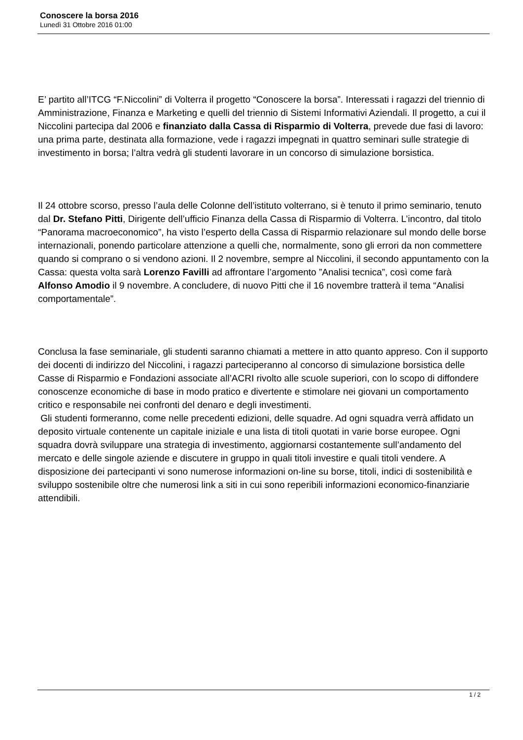Conoscere la borsa 2016
Lunedì 31 Ottobre 2016 01:00
E’ partito all’ITCG “F.Niccolini” di Volterra il progetto “Conoscere la borsa”. Interessati i ragazzi del triennio di Amministrazione, Finanza e Marketing e quelli del triennio di Sistemi Informativi Aziendali. Il progetto, a cui il Niccolini partecipa dal 2006 e finanziato dalla Cassa di Risparmio di Volterra, prevede due fasi di lavoro: una prima parte, destinata alla formazione, vede i ragazzi impegnati in quattro seminari sulle strategie di investimento in borsa; l’altra vedrà gli studenti lavorare in un concorso di simulazione borsistica.
Il 24 ottobre scorso, presso l’aula delle Colonne dell’istituto volterrano, si è tenuto il primo seminario, tenuto dal Dr. Stefano Pitti, Dirigente dell’ufficio Finanza della Cassa di Risparmio di Volterra. L’incontro, dal titolo “Panorama macroeconomico”, ha visto l’esperto della Cassa di Risparmio relazionare sul mondo delle borse internazionali, ponendo particolare attenzione a quelli che, normalmente, sono gli errori da non commettere quando si comprano o si vendono azioni. Il 2 novembre, sempre al Niccolini, il secondo appuntamento con la Cassa: questa volta sarà Lorenzo Favilli ad affrontare l’argomento ”Analisi tecnica”, così come farà Alfonso Amodio il 9 novembre. A concludere, di nuovo Pitti che il 16 novembre tratterà il tema “Analisi comportamentale”.
Conclusa la fase seminariale, gli studenti saranno chiamati a mettere in atto quanto appreso. Con il supporto dei docenti di indirizzo del Niccolini, i ragazzi parteciperanno al concorso di simulazione borsistica delle Casse di Risparmio e Fondazioni associate all’ACRI rivolto alle scuole superiori, con lo scopo di diffondere conoscenze economiche di base in modo pratico e divertente e stimolare nei giovani un comportamento critico e responsabile nei confronti del denaro e degli investimenti.
Gli studenti formeranno, come nelle precedenti edizioni, delle squadre. Ad ogni squadra verrà affidato un deposito virtuale contenente un capitale iniziale e una lista di titoli quotati in varie borse europee. Ogni squadra dovrà sviluppare una strategia di investimento, aggiornarsi costantemente sull’andamento del mercato e delle singole aziende e discutere in gruppo in quali titoli investire e quali titoli vendere. A disposizione dei partecipanti vi sono numerose informazioni on-line su borse, titoli, indici di sostenibilità e sviluppo sostenibile oltre che numerosi link a siti in cui sono reperibili informazioni economico-finanziarie attendibili.
1 / 2